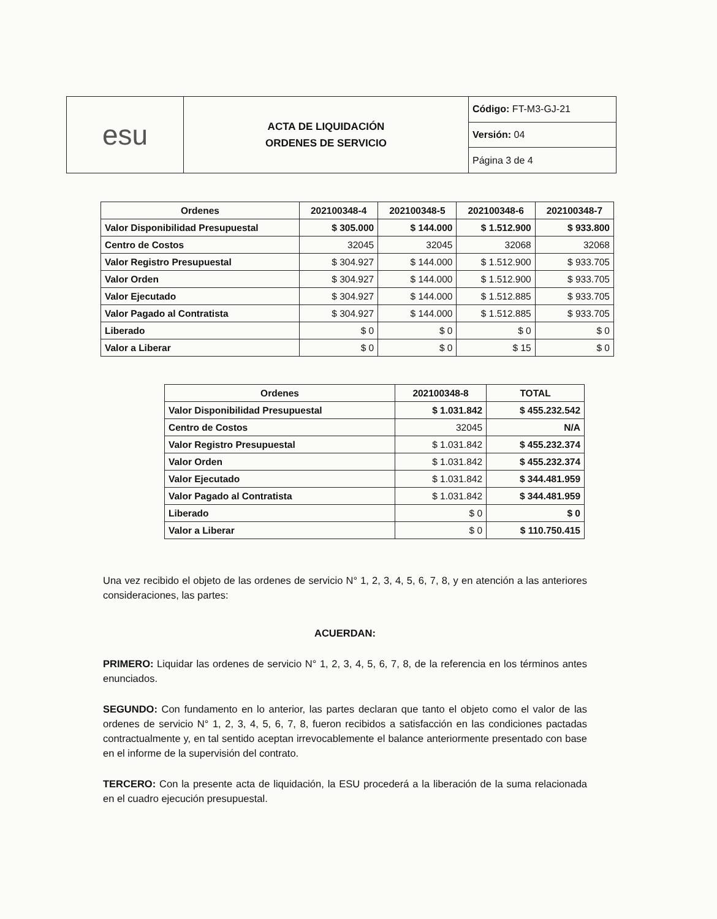| esu | ACTA DE LIQUIDACIÓN ORDENES DE SERVICIO | Código: FT-M3-GJ-21 |
| | | Versión: 04 |
| | | Página 3 de 4 |
| Ordenes | 202100348-4 | 202100348-5 | 202100348-6 | 202100348-7 |
| --- | --- | --- | --- | --- |
| Valor Disponibilidad Presupuestal | $ 305.000 | $ 144.000 | $ 1.512.900 | $ 933.800 |
| Centro de Costos | 32045 | 32045 | 32068 | 32068 |
| Valor Registro Presupuestal | $ 304.927 | $ 144.000 | $ 1.512.900 | $ 933.705 |
| Valor Orden | $ 304.927 | $ 144.000 | $ 1.512.900 | $ 933.705 |
| Valor Ejecutado | $ 304.927 | $ 144.000 | $ 1.512.885 | $ 933.705 |
| Valor Pagado al Contratista | $ 304.927 | $ 144.000 | $ 1.512.885 | $ 933.705 |
| Liberado | $ 0 | $ 0 | $ 0 | $ 0 |
| Valor a Liberar | $ 0 | $ 0 | $ 15 | $ 0 |
| Ordenes | 202100348-8 | TOTAL |
| --- | --- | --- |
| Valor Disponibilidad Presupuestal | $ 1.031.842 | $ 455.232.542 |
| Centro de Costos | 32045 | N/A |
| Valor Registro Presupuestal | $ 1.031.842 | $ 455.232.374 |
| Valor Orden | $ 1.031.842 | $ 455.232.374 |
| Valor Ejecutado | $ 1.031.842 | $ 344.481.959 |
| Valor Pagado al Contratista | $ 1.031.842 | $ 344.481.959 |
| Liberado | $ 0 | $ 0 |
| Valor a Liberar | $ 0 | $ 110.750.415 |
Una vez recibido el objeto de las ordenes de servicio N° 1, 2, 3, 4, 5, 6, 7, 8, y en atención a las anteriores consideraciones, las partes:
ACUERDAN:
PRIMERO: Liquidar las ordenes de servicio N° 1, 2, 3, 4, 5, 6, 7, 8, de la referencia en los términos antes enunciados.
SEGUNDO: Con fundamento en lo anterior, las partes declaran que tanto el objeto como el valor de las ordenes de servicio N° 1, 2, 3, 4, 5, 6, 7, 8, fueron recibidos a satisfacción en las condiciones pactadas contractualmente y, en tal sentido aceptan irrevocablemente el balance anteriormente presentado con base en el informe de la supervisión del contrato.
TERCERO: Con la presente acta de liquidación, la ESU procederá a la liberación de la suma relacionada en el cuadro ejecución presupuestal.